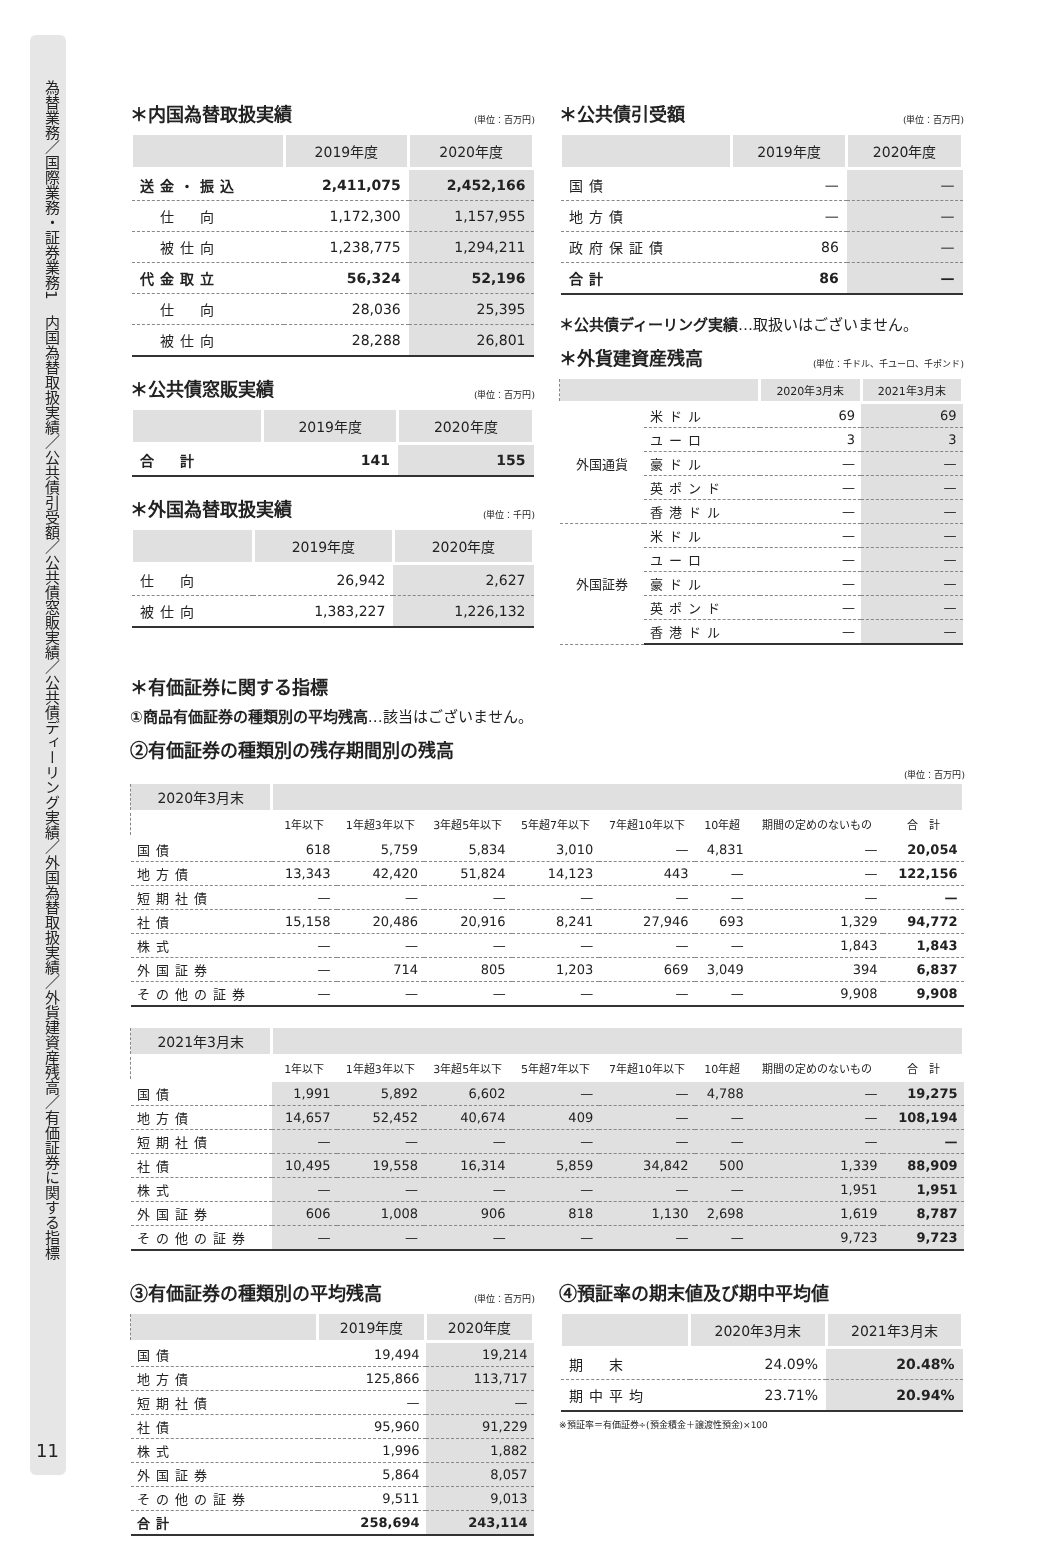為替業務／国際業務・証券業務1　内国為替取扱実績／公共債引受額／公共債窓販実績／公共債ディーリング実績／外国為替取扱実績／外貨建資産残高／有価証券に関する指標
11
＊内国為替取扱実績 (単位：百万円)
| | 2019年度 | 2020年度 |
| --- | --- | --- |
| 送金・振込 | 2,411,075 | 2,452,166 |
| 仕 向 | 1,172,300 | 1,157,955 |
| 被仕向 | 1,238,775 | 1,294,211 |
| 代金取立 | 56,324 | 52,196 |
| 仕 向 | 28,036 | 25,395 |
| 被仕向 | 28,288 | 26,801 |
＊公共債窓販実績 (単位：百万円)
| | 2019年度 | 2020年度 |
| --- | --- | --- |
| 合 計 | 141 | 155 |
＊外国為替取扱実績 (単位：千円)
| | 2019年度 | 2020年度 |
| --- | --- | --- |
| 仕 向 | 26,942 | 2,627 |
| 被仕向 | 1,383,227 | 1,226,132 |
＊公共債引受額 (単位：百万円)
| | 2019年度 | 2020年度 |
| --- | --- | --- |
| 国債 | — | — |
| 地方債 | — | — |
| 政府保証債 | 86 | — |
| 合計 | 86 | — |
＊公共債ディーリング実績…取扱いはございません。
＊外貨建資産残高 (単位：千ドル、千ユーロ、千ポンド)
| | | 2020年3月末 | 2021年3月末 |
| --- | --- | --- | --- |
| 外国通貨 | 米ドル | 69 | 69 |
| | ユーロ | 3 | 3 |
| | 豪ドル | — | — |
| | 英ポンド | — | — |
| | 香港ドル | — | — |
| 外国証券 | 米ドル | — | — |
| | ユーロ | — | — |
| | 豪ドル | — | — |
| | 英ポンド | — | — |
| | 香港ドル | — | — |
＊有価証券に関する指標
①商品有価証券の種類別の平均残高…該当はございません。
②有価証券の種類別の残存期間別の残高
(単位：百万円)
| 2020年3月末 | | | | | | | | |
| --- | --- | --- | --- | --- | --- | --- | --- | --- |
| | 1年以下 | 1年超3年以下 | 3年超5年以下 | 5年超7年以下 | 7年超10年以下 | 10年超 | 期間の定めのないもの | 合 計 |
| 国債 | 618 | 5,759 | 5,834 | 3,010 | — | 4,831 | — | 20,054 |
| 地方債 | 13,343 | 42,420 | 51,824 | 14,123 | 443 | — | — | 122,156 |
| 短期社債 | — | — | — | — | — | — | — | — |
| 社債 | 15,158 | 20,486 | 20,916 | 8,241 | 27,946 | 693 | 1,329 | 94,772 |
| 株式 | — | — | — | — | — | — | 1,843 | 1,843 |
| 外国証券 | — | 714 | 805 | 1,203 | 669 | 3,049 | 394 | 6,837 |
| その他の証券 | — | — | — | — | — | — | 9,908 | 9,908 |
| 2021年3月末 | | | | | | | | |
| --- | --- | --- | --- | --- | --- | --- | --- | --- |
| | 1年以下 | 1年超3年以下 | 3年超5年以下 | 5年超7年以下 | 7年超10年以下 | 10年超 | 期間の定めのないもの | 合 計 |
| 国債 | 1,991 | 5,892 | 6,602 | — | — | 4,788 | — | 19,275 |
| 地方債 | 14,657 | 52,452 | 40,674 | 409 | — | — | — | 108,194 |
| 短期社債 | — | — | — | — | — | — | — | — |
| 社債 | 10,495 | 19,558 | 16,314 | 5,859 | 34,842 | 500 | 1,339 | 88,909 |
| 株式 | — | — | — | — | — | — | 1,951 | 1,951 |
| 外国証券 | 606 | 1,008 | 906 | 818 | 1,130 | 2,698 | 1,619 | 8,787 |
| その他の証券 | — | — | — | — | — | — | 9,723 | 9,723 |
③有価証券の種類別の平均残高 (単位：百万円)
| | 2019年度 | 2020年度 |
| --- | --- | --- |
| 国債 | 19,494 | 19,214 |
| 地方債 | 125,866 | 113,717 |
| 短期社債 | — | — |
| 社債 | 95,960 | 91,229 |
| 株式 | 1,996 | 1,882 |
| 外国証券 | 5,864 | 8,057 |
| その他の証券 | 9,511 | 9,013 |
| 合計 | 258,694 | 243,114 |
④預証率の期末値及び期中平均値
| | 2020年3月末 | 2021年3月末 |
| --- | --- | --- |
| 期 末 | 24.09% | 20.48% |
| 期中平均 | 23.71% | 20.94% |
※預証率＝有価証券÷(預金積金＋譲渡性預金)×100